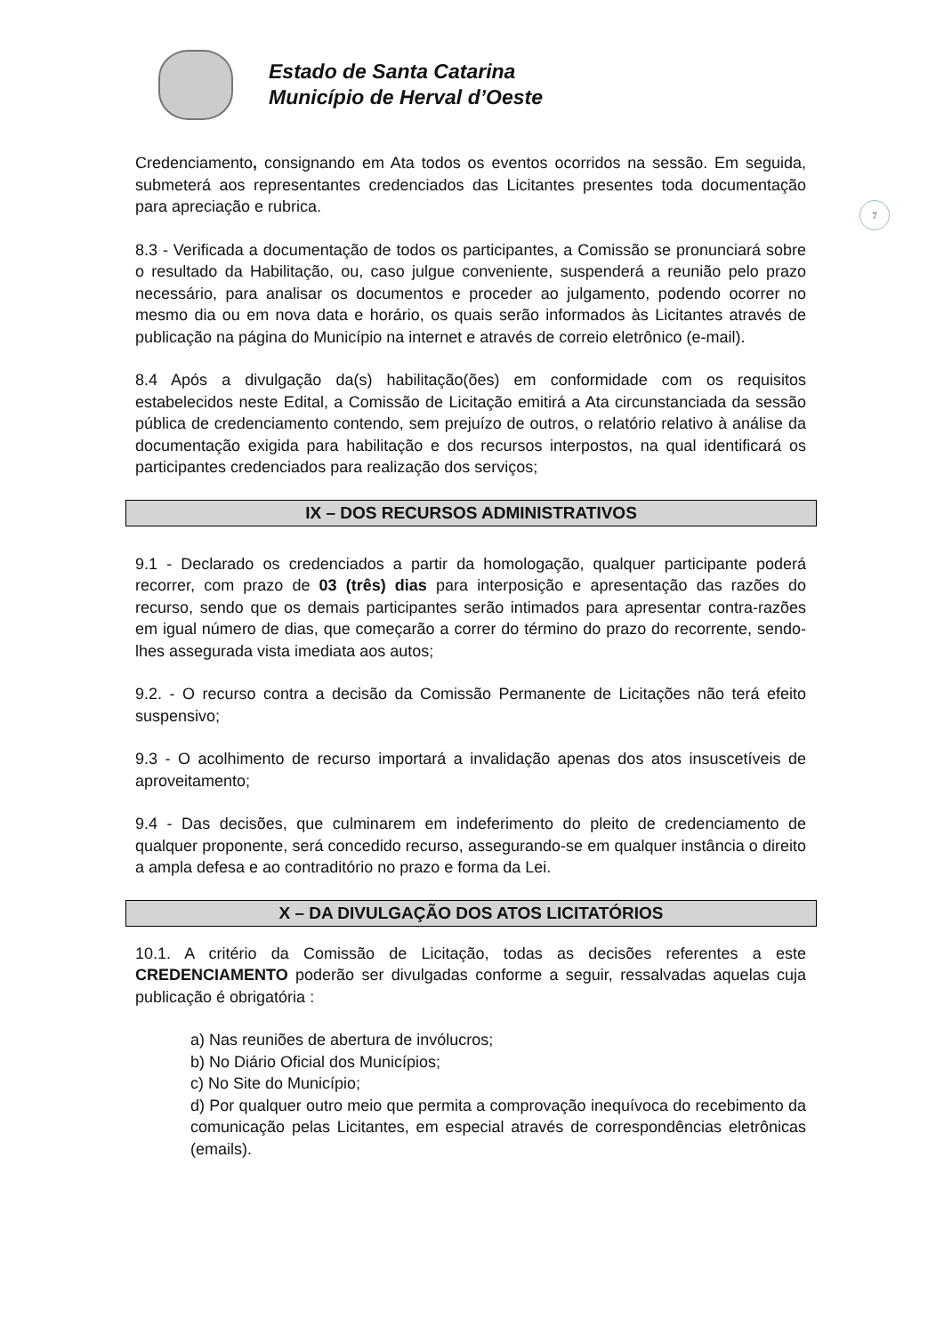Estado de Santa Catarina
Município de Herval d’Oeste
7
Credenciamento, consignando em Ata todos os eventos ocorridos na sessão. Em seguida, submeterá aos representantes credenciados das Licitantes presentes toda documentação para apreciação e rubrica.
8.3 - Verificada a documentação de todos os participantes, a Comissão se pronunciará sobre o resultado da Habilitação, ou, caso julgue conveniente, suspenderá a reunião pelo prazo necessário, para analisar os documentos e proceder ao julgamento, podendo ocorrer no mesmo dia ou em nova data e horário, os quais serão informados às Licitantes através de publicação na página do Município na internet e através de correio eletrônico (e-mail).
8.4 Após a divulgação da(s) habilitação(ões) em conformidade com os requisitos estabelecidos neste Edital, a Comissão de Licitação emitirá a Ata circunstanciada da sessão pública de credenciamento contendo, sem prejuízo de outros, o relatório relativo à análise da documentação exigida para habilitação e dos recursos interpostos, na qual identificará os participantes credenciados para realização dos serviços;
IX – DOS RECURSOS ADMINISTRATIVOS
9.1 - Declarado os credenciados a partir da homologação, qualquer participante poderá recorrer, com prazo de 03 (três) dias para interposição e apresentação das razões do recurso, sendo que os demais participantes serão intimados para apresentar contra-razões em igual número de dias, que começarão a correr do término do prazo do recorrente, sendo-lhes assegurada vista imediata aos autos;
9.2. - O recurso contra a decisão da Comissão Permanente de Licitações não terá efeito suspensivo;
9.3 - O acolhimento de recurso importará a invalidação apenas dos atos insuscetíveis de aproveitamento;
9.4 - Das decisões, que culminarem em indeferimento do pleito de credenciamento de qualquer proponente, será concedido recurso, assegurando-se em qualquer instância o direito a ampla defesa e ao contraditório no prazo e forma da Lei.
X – DA DIVULGAÇÃO DOS ATOS LICITATÓRIOS
10.1. A critério da Comissão de Licitação, todas as decisões referentes a este CREDENCIAMENTO poderão ser divulgadas conforme a seguir, ressalvadas aquelas cuja publicação é obrigatória :
a) Nas reuniões de abertura de invólucros;
b) No Diário Oficial dos Municípios;
c) No Site do Município;
d) Por qualquer outro meio que permita a comprovação inequívoca do recebimento da comunicação pelas Licitantes, em especial através de correspondências eletrônicas (emails).